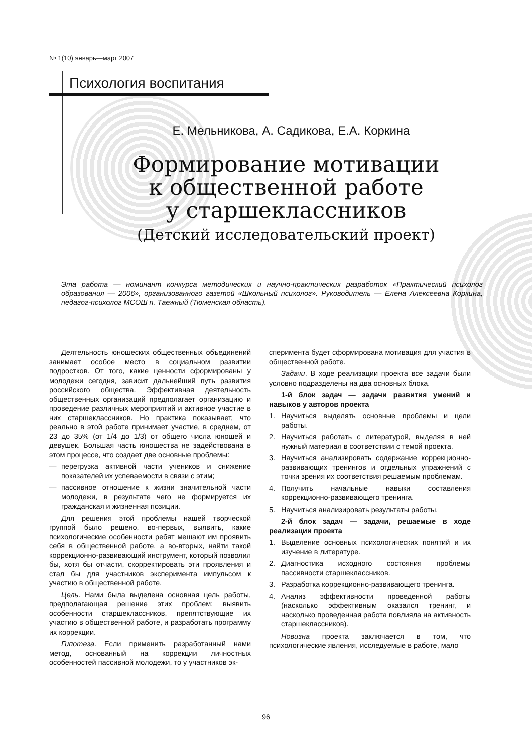№ 1(10) январь—март 2007
Психология воспитания
Е. Мельникова, А. Садикова, Е.А. Коркина
Формирование мотивации
к общественной работе
у старшеклассников
(Детский исследовательский проект)
Эта работа — номинант конкурса методических и научно-практических разработок «Практический психолог образования — 2006», организованного газетой «Школьный психолог». Руководитель — Елена Алексеевна Коркина, педагог-психолог МСОШ п. Таежный (Тюменская область).
Деятельность юношеских общественных объединений занимает особое место в социальном развитии подростков. От того, какие ценности сформированы у молодежи сегодня, зависит дальнейший путь развития российского общества. Эффективная деятельность общественных организаций предполагает организацию и проведение различных мероприятий и активное участие в них старшеклассников. Но практика показывает, что реально в этой работе принимает участие, в среднем, от 23 до 35% (от 1/4 до 1/3) от общего числа юношей и девушек. Большая часть юношества не задействована в этом процессе, что создает две основные проблемы:
— перегрузка активной части учеников и снижение показателей их успеваемости в связи с этим;
— пассивное отношение к жизни значительной части молодежи, в результате чего не формируется их гражданская и жизненная позиции.
Для решения этой проблемы нашей творческой группой было решено, во-первых, выявить, какие психологические особенности ребят мешают им проявить себя в общественной работе, а во-вторых, найти такой коррекционно-развивающий инструмент, который позволил бы, хотя бы отчасти, скорректировать эти проявления и стал бы для участников эксперимента импульсом к участию в общественной работе.
Цель. Нами была выделена основная цель работы, предполагающая решение этих проблем: выявить особенности старшеклассников, препятствующие их участию в общественной работе, и разработать программу их коррекции.
Гипотеза. Если применить разработанный нами метод, основанный на коррекции личностных особенностей пассивной молодежи, то у участников эк-
сперимента будет сформирована мотивация для участия в общественной работе.
Задачи. В ходе реализации проекта все задачи были условно подразделены на два основных блока.
1-й блок задач — задачи развития умений и навыков у авторов проекта
1. Научиться выделять основные проблемы и цели работы.
2. Научиться работать с литературой, выделяя в ней нужный материал в соответствии с темой проекта.
3. Научиться анализировать содержание коррекционно-развивающих тренингов и отдельных упражнений с точки зрения их соответствия решаемым проблемам.
4. Получить начальные навыки составления коррекционно-развивающего тренинга.
5. Научиться анализировать результаты работы.
2-й блок задач — задачи, решаемые в ходе реализации проекта
1. Выделение основных психологических понятий и их изучение в литературе.
2. Диагностика исходного состояния проблемы пассивности старшеклассников.
3. Разработка коррекционно-развивающего тренинга.
4. Анализ эффективности проведенной работы (насколько эффективным оказался тренинг, и насколько проведенная работа повлияла на активность старшеклассников).
Новизна проекта заключается в том, что психологические явления, исследуемые в работе, мало
96